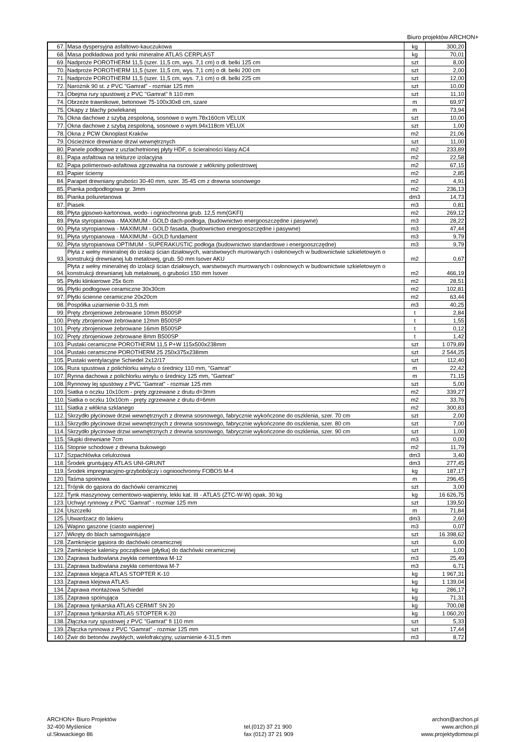Biuro projektów ARCHON+
| 67. | Masa dyspersyjna asfaltowo-kauczukowa | kg | 300,20 |
| 68. | Masa podkładowa pod tynki mineralne ATLAS CERPLAST | kg | 70,01 |
| 69. | Nadproże POROTHERM 11,5 (szer. 11,5 cm, wys. 7,1 cm) o dł. belki 125 cm | szt | 8,00 |
| 70. | Nadproże POROTHERM 11,5 (szer. 11,5 cm, wys. 7,1 cm) o dł. belki 200 cm | szt | 2,00 |
| 71. | Nadproże POROTHERM 11,5 (szer. 11,5 cm, wys. 7,1 cm) o dł. belki 225 cm | szt | 12,00 |
| 72. | Narożnik 90 st. z PVC "Gamrat" - rozmiar 125 mm | szt | 10,00 |
| 73. | Obejma rury spustowej z PVC "Gamrat" fi 110 mm | szt | 11,10 |
| 74. | Obrzeże trawnikowe, betonowe 75-100x30x8 cm, szare | m | 69,97 |
| 75. | Okapy z blachy powlekanej | m | 73,94 |
| 76. | Okna dachowe z szybą zespoloną, sosnowe o wym.78x160cm VELUX | szt | 10,00 |
| 77. | Okna dachowe z szybą zespoloną, sosnowe o wym.94x118cm VELUX | szt | 1,00 |
| 78. | Okna z PCW Oknoplast Kraków | m2 | 21,06 |
| 79. | Ościeżnice drewniane drzwi wewnętrznych | szt | 11,00 |
| 80. | Panele podłogowe z uszlachetnionej płyty HDF, o ścieralności klasy AC4 | m2 | 233,89 |
| 81. | Papa asfaltowa na tekturze izolacyjna | m2 | 22,58 |
| 82. | Papa polimerowo-asfaltowa zgrzewalna na osnowie z włókniny poliestrowej | m2 | 67,15 |
| 83. | Papier ścierny | m2 | 2,85 |
| 84. | Parapet drewniany grubości 30-40 mm, szer. 35-45 cm z drewna sosnowego | m2 | 4,91 |
| 85. | Pianka podpodłogowa gr. 3mm | m2 | 236,13 |
| 86. | Pianka poliuretanowa | dm3 | 14,73 |
| 87. | Piasek | m3 | 0,81 |
| 88. | Płyta gipsowo-kartonowa, wodo- i ogniochronna grub. 12,5 mm(GKFI) | m2 | 269,12 |
| 89. | Płyta styropianowa - MAXIMUM - GOLD dach-podłoga, (budownictwo energooszczędne i pasywne) | m3 | 28,22 |
| 90. | Płyta styropianowa - MAXIMUM - GOLD fasada, (budownictwo energooszczędne i pasywne) | m3 | 47,44 |
| 91. | Płyta styropianowa - MAXIMUM - GOLD fundament | m3 | 9,79 |
| 92. | Płyta styropianowa OPTIMUM - SUPERAKUSTIC podłoga (budownictwo standardowe i energooszczędne) | m3 | 9,79 |
| 93. | Płyta z wełny mineralnej do izolacji ścian działowych, warstwowych murowanych i osłonowych w budownictwie szkieletowym o konstrukcji drewnianej lub metalowej, grub. 50 mm Isover AKU | m2 | 0,67 |
| 94. | Płyta z wełny mineralnej do izolacji ścian działowych, warstwowych murowanych i osłonowych w budownictwie szkieletowym o konstrukcji drewnianej lub metalowej, o grubości 150 mm Isover | m2 | 466,19 |
| 95. | Płytki klinkierowe 25x 6cm | m2 | 28,51 |
| 96. | Płytki podłogowe ceramiczne 30x30cm | m2 | 102,81 |
| 97. | Płytki ścienne ceramiczne 20x20cm | m2 | 63,44 |
| 98. | Pospółka uziarnienie 0-31,5 mm | m3 | 40,25 |
| 99. | Pręty zbrojeniowe żebrowane 10mm B500SP | t | 2,84 |
| 100. | Pręty zbrojeniowe żebrowane 12mm B500SP | t | 1,55 |
| 101. | Pręty zbrojeniowe żebrowane 16mm B500SP | t | 0,12 |
| 102. | Pręty zbrojeniowe żebrowane 8mm B500SP | t | 1,42 |
| 103. | Pustaki ceramiczne POROTHERM 11,5 P+W 115x500x238mm | szt | 1 079,89 |
| 104. | Pustaki ceramiczne POROTHERM 25 250x375x238mm | szt | 2 544,25 |
| 105. | Pustaki wentylacyjne Schiedel 2x12/17 | szt | 112,40 |
| 106. | Rura spustowa z polichlorku winylu o średnicy 110 mm, "Gamrat" | m | 22,42 |
| 107. | Rynna dachowa z polichlorku winylu o średnicy 125 mm, "Gamrat" | m | 71,15 |
| 108. | Rynnowy lej spustowy z PVC "Gamrat" - rozmiar 125 mm | szt | 5,00 |
| 109. | Siatka o oczku 10x10cm - pręty zgrzewane z drutu d=3mm | m2 | 339,27 |
| 110. | Siatka o oczku 10x10cm - pręty zgrzewane z drutu d=6mm | m2 | 33,76 |
| 111. | Siatka z włókna szklanego | m2 | 300,83 |
| 112. | Skrzydło płycinowe drzwi wewnętrznych z drewna sosnowego, fabrycznie wykończone do oszklenia, szer. 70 cm | szt | 2,00 |
| 113. | Skrzydło płycinowe drzwi wewnętrznych z drewna sosnowego, fabrycznie wykończone do oszklenia, szer. 80 cm | szt | 7,00 |
| 114. | Skrzydło płycinowe drzwi wewnętrznych z drewna sosnowego, fabrycznie wykończone do oszklenia, szer. 90 cm | szt | 1,00 |
| 115. | Słupki drewniane 7cm | m3 | 0,00 |
| 116. | Stopnie schodowe z drewna bukowego | m2 | 11,79 |
| 117. | Szpachlówka celulozowa | dm3 | 3,40 |
| 118. | Środek gruntujący ATLAS UNI-GRUNT | dm3 | 277,45 |
| 119. | Środek impregnacyjno-grzybobójczy i ognioochronny FOBOS M-4 | kg | 187,17 |
| 120. | Taśma spoinowa | m | 296,45 |
| 121. | Trójnik do gąsiora do dachówki ceramicznej | szt | 3,00 |
| 122. | Tynk maszynowy cementowo-wapienny, lekki kat. III - ATLAS (ZTC-W-W) opak. 30 kg | kg | 16 626,75 |
| 123. | Uchwyt rynnowy z PVC "Gamrat" - rozmiar 125 mm | szt | 139,50 |
| 124. | Uszczelki | m | 71,84 |
| 125. | Utwardzacz do lakieru | dm3 | 2,60 |
| 126. | Wapno gaszone (ciasto wapienne) | m3 | 0,07 |
| 127. | Wkręty do blach samogwintujące | szt | 16 398,62 |
| 128. | Zamknięcie gąsiora do dachówki ceramicznej | szt | 6,00 |
| 129. | Zamknięcie kalenicy początkowe (płytka) do dachówki ceramicznej | szt | 1,00 |
| 130. | Zaprawa budowlana zwykła cementowa M-12 | m3 | 25,49 |
| 131. | Zaprawa budowlana zwykła cementowa M-7 | m3 | 6,71 |
| 132. | Zaprawa klejąca ATLAS STOPTER K-10 | kg | 1 967,31 |
| 133. | Zaprawa klejowa ATLAS | kg | 1 139,04 |
| 134. | Zaprawa montażowa Schiedel | kg | 286,17 |
| 135. | Zaprawa spoinująca | kg | 71,31 |
| 136. | Zaprawa tynkarska ATLAS CERMIT SN 20 | kg | 700,08 |
| 137. | Zaprawa tynkarska ATLAS STOPTER K-20 | kg | 1 060,20 |
| 138. | Złączka rury spustowej z PVC "Gamrat" fi 110 mm | szt | 5,33 |
| 139. | Złączka rynnowa z PVC "Gamrat" - rozmiar 125 mm | szt | 17,44 |
| 140. | Żwir do betonów zwykłych, wielofrakcyjny, uziarnienie 4-31,5 mm | m3 | 8,72 |
ARCHON+ Biuro Projektów
32-400 Myślenice
ul.Słowackiego 86
tel.(012) 37 21 900
fax (012) 37 21 909
archon@archon.pl
www.archon.pl
www.projektydomow.pl